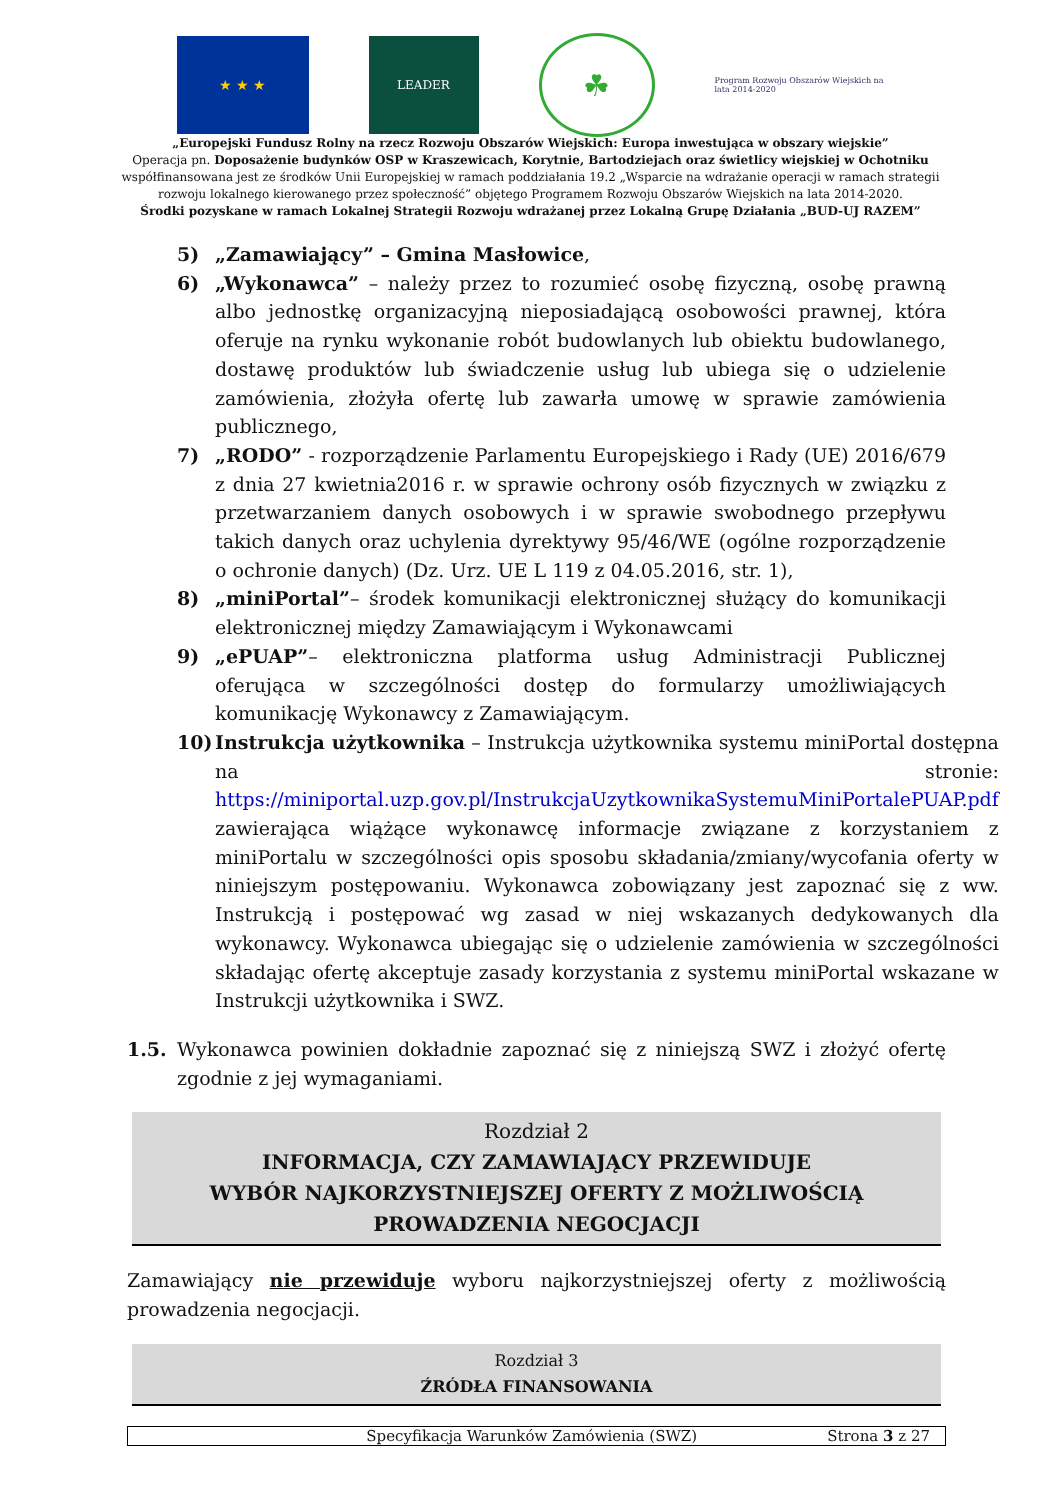★ ★ ★
LEADER
☘
Program Rozwoju Obszarów Wiejskich na lata 2014-2020
„Europejski Fundusz Rolny na rzecz Rozwoju Obszarów Wiejskich: Europa inwestująca w obszary wiejskie”
Operacja pn. Doposażenie budynków OSP w Kraszewicach, Korytnie, Bartodziejach oraz świetlicy wiejskiej w Ochotniku współfinansowana jest ze środków Unii Europejskiej w ramach poddziałania 19.2 „Wsparcie na wdrażanie operacji w ramach strategii rozwoju lokalnego kierowanego przez społeczność” objętego Programem Rozwoju Obszarów Wiejskich na lata 2014-2020.
Środki pozyskane w ramach Lokalnej Strategii Rozwoju wdrażanej przez Lokalną Grupę Działania „BUD-UJ RAZEM”
5) „Zamawiający” – Gmina Masłowice,
6) „Wykonawca” – należy przez to rozumieć osobę fizyczną, osobę prawną albo jednostkę organizacyjną nieposiadającą osobowości prawnej, która oferuje na rynku wykonanie robót budowlanych lub obiektu budowlanego, dostawę produktów lub świadczenie usług lub ubiega się o udzielenie zamówienia, złożyła ofertę lub zawarła umowę w sprawie zamówienia publicznego,
7) „RODO” - rozporządzenie Parlamentu Europejskiego i Rady (UE) 2016/679 z dnia 27 kwietnia2016 r. w sprawie ochrony osób fizycznych w związku z przetwarzaniem danych osobowych i w sprawie swobodnego przepływu takich danych oraz uchylenia dyrektywy 95/46/WE (ogólne rozporządzenie o ochronie danych) (Dz. Urz. UE L 119 z 04.05.2016, str. 1),
8) „miniPortal”– środek komunikacji elektronicznej służący do komunikacji elektronicznej między Zamawiającym i Wykonawcami
9) „ePUAP”– elektroniczna platforma usług Administracji Publicznej oferująca w szczególności dostęp do formularzy umożliwiających komunikację Wykonawcy z Zamawiającym.
10) Instrukcja użytkownika – Instrukcja użytkownika systemu miniPortal dostępna na stronie: https://miniportal.uzp.gov.pl/InstrukcjaUzytkownikaSystemuMiniPortalePUAP.pdf zawierająca wiążące wykonawcę informacje związane z korzystaniem z miniPortalu w szczególności opis sposobu składania/zmiany/wycofania oferty w niniejszym postępowaniu. Wykonawca zobowiązany jest zapoznać się z ww. Instrukcją i postępować wg zasad w niej wskazanych dedykowanych dla wykonawcy. Wykonawca ubiegając się o udzielenie zamówienia w szczególności składając ofertę akceptuje zasady korzystania z systemu miniPortal wskazane w Instrukcji użytkownika i SWZ.
1.5. Wykonawca powinien dokładnie zapoznać się z niniejszą SWZ i złożyć ofertę zgodnie z jej wymaganiami.
Rozdział 2
INFORMACJA, CZY ZAMAWIAJĄCY PRZEWIDUJE
WYBÓR NAJKORZYSTNIEJSZEJ OFERTY Z MOŻLIWOŚCIĄ
PROWADZENIA NEGOCJACJI
Zamawiający nie przewiduje wyboru najkorzystniejszej oferty z możliwością prowadzenia negocjacji.
Rozdział 3
ŹRÓDŁA FINANSOWANIA
Specyfikacja Warunków Zamówienia (SWZ) Strona 3 z 27